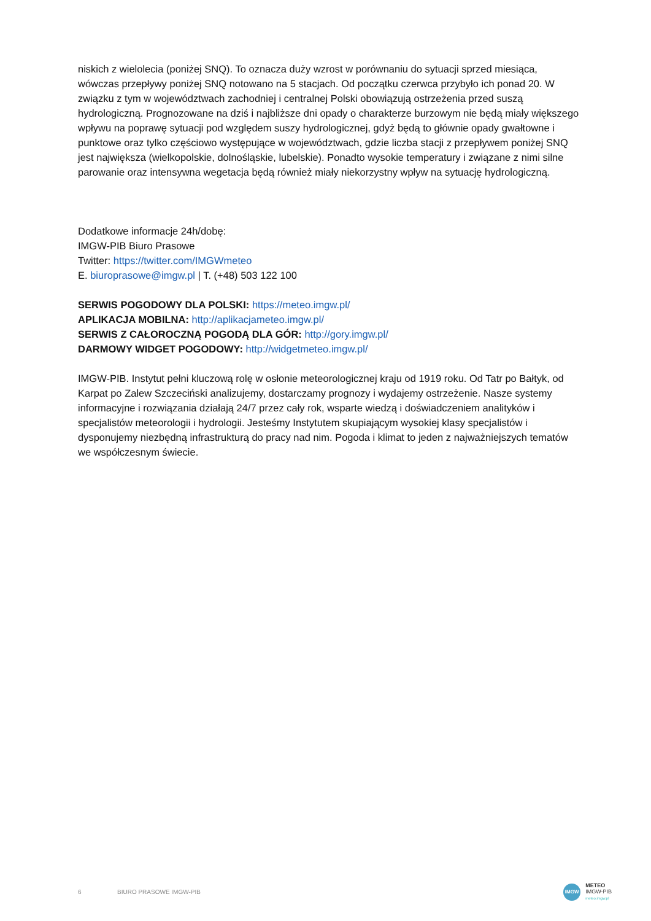niskich z wielolecia (poniżej SNQ). To oznacza duży wzrost w porównaniu do sytuacji sprzed miesiąca, wówczas przepływy poniżej SNQ notowano na 5 stacjach. Od początku czerwca przybyło ich ponad 20. W związku z tym w województwach zachodniej i centralnej Polski obowiązują ostrzeżenia przed suszą hydrologiczną. Prognozowane na dziś i najbliższe dni opady o charakterze burzowym nie będą miały większego wpływu na poprawę sytuacji pod względem suszy hydrologicznej, gdyż będą to głównie opady gwałtowne i punktowe oraz tylko częściowo występujące w województwach, gdzie liczba stacji z przepływem poniżej SNQ jest największa (wielkopolskie, dolnośląskie, lubelskie). Ponadto wysokie temperatury i związane z nimi silne parowanie oraz intensywna wegetacja będą również miały niekorzystny wpływ na sytuację hydrologiczną.
Dodatkowe informacje 24h/dobę:
IMGW-PIB Biuro Prasowe
Twitter: https://twitter.com/IMGWmeteo
E. biuroprasowe@imgw.pl | T. (+48) 503 122 100
SERWIS POGODOWY DLA POLSKI: https://meteo.imgw.pl/
APLIKACJA MOBILNA: http://aplikacjameteo.imgw.pl/
SERWIS Z CAŁOROCZNĄ POGODĄ DLA GÓR: http://gory.imgw.pl/
DARMOWY WIDGET POGODOWY: http://widgetmeteo.imgw.pl/
IMGW-PIB. Instytut pełni kluczową rolę w osłonie meteorologicznej kraju od 1919 roku. Od Tatr po Bałtyk, od Karpat po Zalew Szczeciński analizujemy, dostarczamy prognozy i wydajemy ostrzeżenie. Nasze systemy informacyjne i rozwiązania działają 24/7 przez cały rok, wsparte wiedzą i doświadczeniem analityków i specjalistów meteorologii i hydrologii. Jesteśmy Instytutem skupiającym wysokiej klasy specjalistów i dysponujemy niezbędną infrastrukturą do pracy nad nim. Pogoda i klimat to jeden z najważniejszych tematów we współczesnym świecie.
6 BIURO PRASOWE IMGW-PIB
IMGW
METEO
IMGW-PIB
meteo.imgw.pl